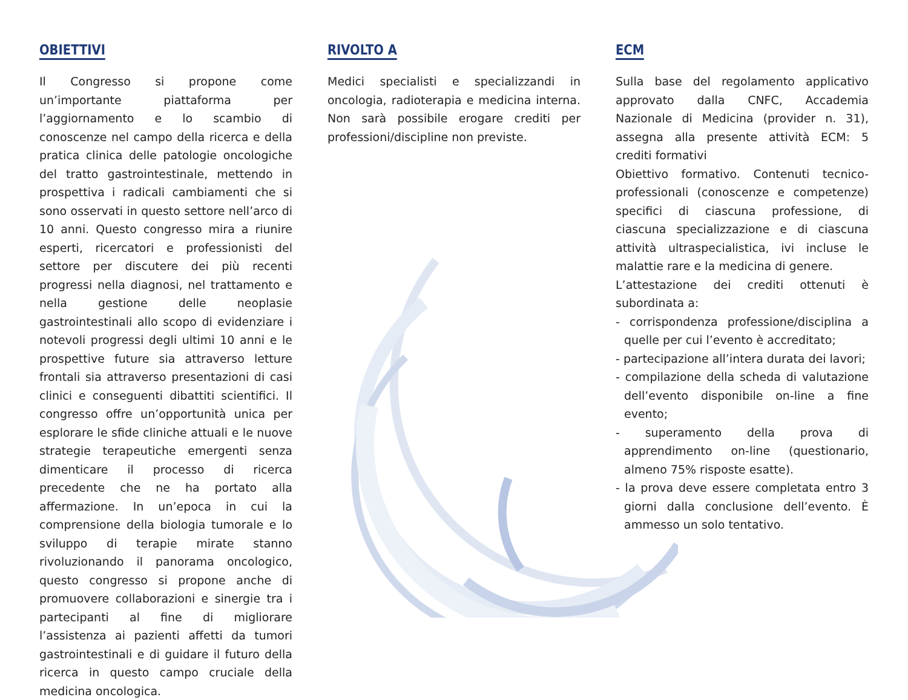OBIETTIVI
Il Congresso si propone come un’importante piattaforma per l’aggiornamento e lo scambio di conoscenze nel campo della ricerca e della pratica clinica delle patologie oncologiche del tratto gastrointestinale, mettendo in prospettiva i radicali cambiamenti che si sono osservati in questo settore nell’arco di 10 anni. Questo congresso mira a riunire esperti, ricercatori e professionisti del settore per discutere dei più recenti progressi nella diagnosi, nel trattamento e nella gestione delle neoplasie gastrointestinali allo scopo di evidenziare i notevoli progressi degli ultimi 10 anni e le prospettive future sia attraverso letture frontali sia attraverso presentazioni di casi clinici e conseguenti dibattiti scientifici. Il congresso offre un’opportunità unica per esplorare le sfide cliniche attuali e le nuove strategie terapeutiche emergenti senza dimenticare il processo di ricerca precedente che ne ha portato alla affermazione. In un’epoca in cui la comprensione della biologia tumorale e lo sviluppo di terapie mirate stanno rivoluzionando il panorama oncologico, questo congresso si propone anche di promuovere collaborazioni e sinergie tra i partecipanti al fine di migliorare l’assistenza ai pazienti affetti da tumori gastrointestinali e di guidare il futuro della ricerca in questo campo cruciale della medicina oncologica.
RIVOLTO A
Medici specialisti e specializzandi in oncologia, radioterapia e medicina interna. Non sarà possibile erogare crediti per professioni/discipline non previste.
ECM
Sulla base del regolamento applicativo approvato dalla CNFC, Accademia Nazionale di Medicina (provider n. 31), assegna alla presente attività ECM: 5 crediti formativi
Obiettivo formativo. Contenuti tecnico-professionali (conoscenze e competenze) specifici di ciascuna professione, di ciascuna specializzazione e di ciascuna attività ultraspecialistica, ivi incluse le malattie rare e la medicina di genere.
L’attestazione dei crediti ottenuti è subordinata a:
- corrispondenza professione/disciplina a quelle per cui l’evento è accreditato;
- partecipazione all’intera durata dei lavori;
- compilazione della scheda di valutazione dell’evento disponibile on-line a fine evento;
- superamento della prova di apprendimento on-line (questionario, almeno 75% risposte esatte).
- la prova deve essere completata entro 3 giorni dalla conclusione dell’evento. È ammesso un solo tentativo.